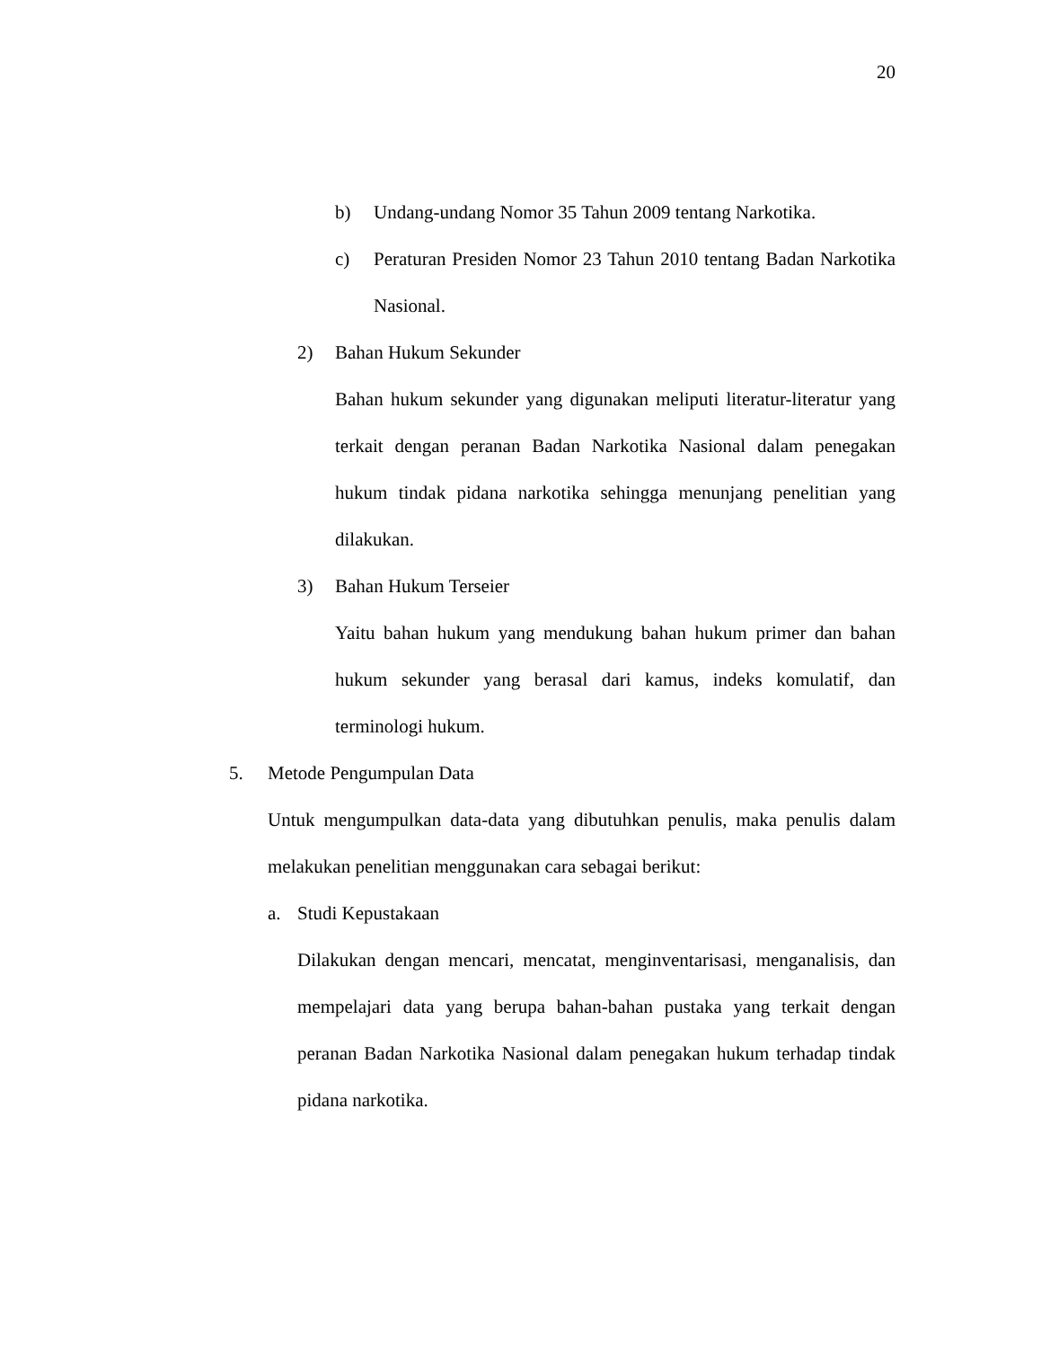20
b) Undang-undang Nomor 35 Tahun 2009 tentang Narkotika.
c) Peraturan Presiden Nomor 23 Tahun 2010 tentang Badan Narkotika Nasional.
2) Bahan Hukum Sekunder
Bahan hukum sekunder yang digunakan meliputi literatur-literatur yang terkait dengan peranan Badan Narkotika Nasional dalam penegakan hukum tindak pidana narkotika sehingga menunjang penelitian yang dilakukan.
3) Bahan Hukum Terseier
Yaitu bahan hukum yang mendukung bahan hukum primer dan bahan hukum sekunder yang berasal dari kamus, indeks komulatif, dan terminologi hukum.
5. Metode Pengumpulan Data
Untuk mengumpulkan data-data yang dibutuhkan penulis, maka penulis dalam melakukan penelitian menggunakan cara sebagai berikut:
a. Studi Kepustakaan
Dilakukan dengan mencari, mencatat, menginventarisasi, menganalisis, dan mempelajari data yang berupa bahan-bahan pustaka yang terkait dengan peranan Badan Narkotika Nasional dalam penegakan hukum terhadap tindak pidana narkotika.